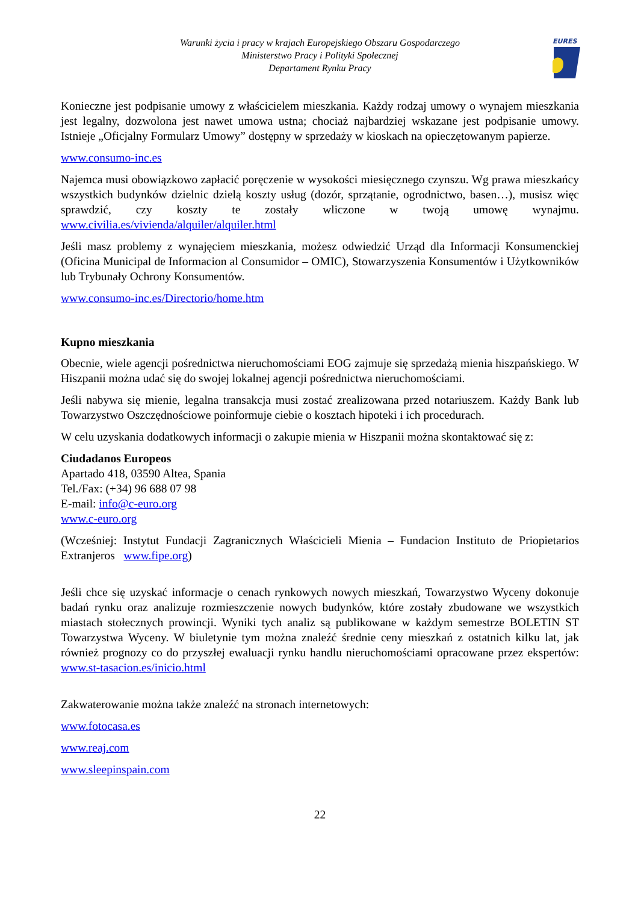Warunki życia i pracy w krajach Europejskiego Obszaru Gospodarczego
Ministerstwo Pracy i Polityki Społecznej
Departament Rynku Pracy
EURES
Konieczne jest podpisanie umowy z właścicielem mieszkania. Każdy rodzaj umowy o wynajem mieszkania jest legalny, dozwolona jest nawet umowa ustna; chociaż najbardziej wskazane jest podpisanie umowy. Istnieje „Oficjalny Formularz Umowy” dostępny w sprzedaży w kioskach na opieczętowanym papierze.
www.consumo-inc.es
Najemca musi obowiązkowo zapłacić poręczenie w wysokości miesięcznego czynszu. Wg prawa mieszkańcy wszystkich budynków dzielnic dzielą koszty usług (dozór, sprzątanie, ogrodnictwo, basen…), musisz więc sprawdzić, czy koszty te zostały wliczone w twoją umowę wynajmu. www.civilia.es/vivienda/alquiler/alquiler.html
Jeśli masz problemy z wynajęciem mieszkania, możesz odwiedzić Urząd dla Informacji Konsumenckiej (Oficina Municipal de Informacion al Consumidor – OMIC), Stowarzyszenia Konsumentów i Użytkowników lub Trybunały Ochrony Konsumentów.
www.consumo-inc.es/Directorio/home.htm
Kupno mieszkania
Obecnie, wiele agencji pośrednictwa nieruchomościami EOG zajmuje się sprzedażą mienia hiszpańskiego. W Hiszpanii można udać się do swojej lokalnej agencji pośrednictwa nieruchomościami.
Jeśli nabywa się mienie, legalna transakcja musi zostać zrealizowana przed notariuszem. Każdy Bank lub Towarzystwo Oszczędnościowe poinformuje ciebie o kosztach hipoteki i ich procedurach.
W celu uzyskania dodatkowych informacji o zakupie mienia w Hiszpanii można skontaktować się z:
Ciudadanos Europeos
Apartado 418, 03590 Altea, Spania
Tel./Fax: (+34) 96 688 07 98
E-mail: info@c-euro.org
www.c-euro.org
(Wcześniej: Instytut Fundacji Zagranicznych Właścicieli Mienia – Fundacion Instituto de Priopietarios Extranjeros www.fipe.org)
Jeśli chce się uzyskać informacje o cenach rynkowych nowych mieszkań, Towarzystwo Wyceny dokonuje badań rynku oraz analizuje rozmieszczenie nowych budynków, które zostały zbudowane we wszystkich miastach stołecznych prowincji. Wyniki tych analiz są publikowane w każdym semestrze BOLETIN ST Towarzystwa Wyceny. W biuletynie tym można znaleźć średnie ceny mieszkań z ostatnich kilku lat, jak również prognozy co do przyszłej ewaluacji rynku handlu nieruchomościami opracowane przez ekspertów: www.st-tasacion.es/inicio.html
Zakwaterowanie można także znaleźć na stronach internetowych:
www.fotocasa.es
www.reaj.com
www.sleepinspain.com
22